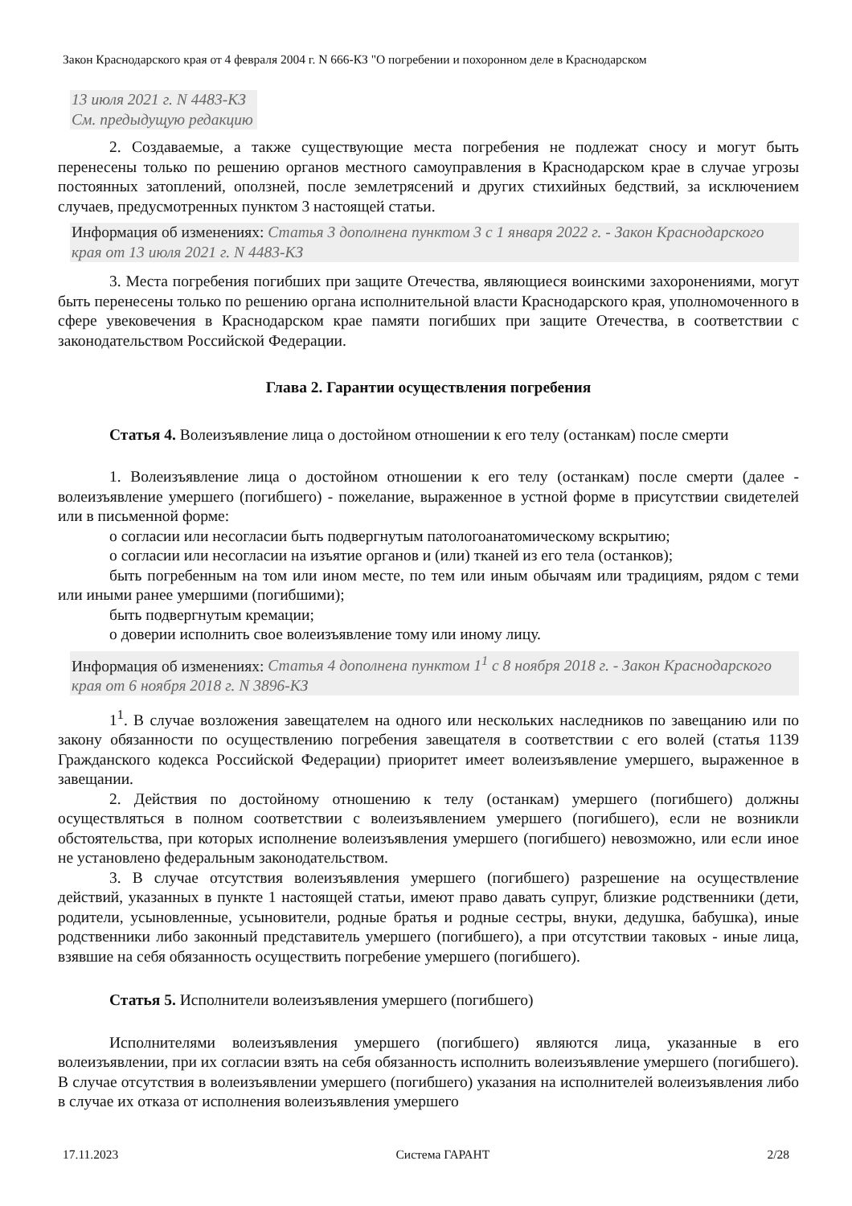Закон Краснодарского края от 4 февраля 2004 г. N 666-КЗ "О погребении и похоронном деле в Краснодарском
13 июля 2021 г. N 4483-КЗ
См. предыдущую редакцию
2. Создаваемые, а также существующие места погребения не подлежат сносу и могут быть перенесены только по решению органов местного самоуправления в Краснодарском крае в случае угрозы постоянных затоплений, оползней, после землетрясений и других стихийных бедствий, за исключением случаев, предусмотренных пунктом 3 настоящей статьи.
Информация об изменениях: Статья 3 дополнена пунктом 3 с 1 января 2022 г. - Закон Краснодарского края от 13 июля 2021 г. N 4483-КЗ
3. Места погребения погибших при защите Отечества, являющиеся воинскими захоронениями, могут быть перенесены только по решению органа исполнительной власти Краснодарского края, уполномоченного в сфере увековечения в Краснодарском крае памяти погибших при защите Отечества, в соответствии с законодательством Российской Федерации.
Глава 2. Гарантии осуществления погребения
Статья 4. Волеизъявление лица о достойном отношении к его телу (останкам) после смерти
1. Волеизъявление лица о достойном отношении к его телу (останкам) после смерти (далее - волеизъявление умершего (погибшего) - пожелание, выраженное в устной форме в присутствии свидетелей или в письменной форме:
о согласии или несогласии быть подвергнутым патологоанатомическому вскрытию;
о согласии или несогласии на изъятие органов и (или) тканей из его тела (останков);
быть погребенным на том или ином месте, по тем или иным обычаям или традициям, рядом с теми или иными ранее умершими (погибшими);
быть подвергнутым кремации;
о доверии исполнить свое волеизъявление тому или иному лицу.
Информация об изменениях: Статья 4 дополнена пунктом 1<sup>1</sup> с 8 ноября 2018 г. - Закон Краснодарского края от 6 ноября 2018 г. N 3896-КЗ
1<sup>1</sup>. В случае возложения завещателем на одного или нескольких наследников по завещанию или по закону обязанности по осуществлению погребения завещателя в соответствии с его волей (статья 1139 Гражданского кодекса Российской Федерации) приоритет имеет волеизъявление умершего, выраженное в завещании.
2. Действия по достойному отношению к телу (останкам) умершего (погибшего) должны осуществляться в полном соответствии с волеизъявлением умершего (погибшего), если не возникли обстоятельства, при которых исполнение волеизъявления умершего (погибшего) невозможно, или если иное не установлено федеральным законодательством.
3. В случае отсутствия волеизъявления умершего (погибшего) разрешение на осуществление действий, указанных в пункте 1 настоящей статьи, имеют право давать супруг, близкие родственники (дети, родители, усыновленные, усыновители, родные братья и родные сестры, внуки, дедушка, бабушка), иные родственники либо законный представитель умершего (погибшего), а при отсутствии таковых - иные лица, взявшие на себя обязанность осуществить погребение умершего (погибшего).
Статья 5. Исполнители волеизъявления умершего (погибшего)
Исполнителями волеизъявления умершего (погибшего) являются лица, указанные в его волеизъявлении, при их согласии взять на себя обязанность исполнить волеизъявление умершего (погибшего). В случае отсутствия в волеизъявлении умершего (погибшего) указания на исполнителей волеизъявления либо в случае их отказа от исполнения волеизъявления умершего
17.11.2023 Система ГАРАНТ 2/28